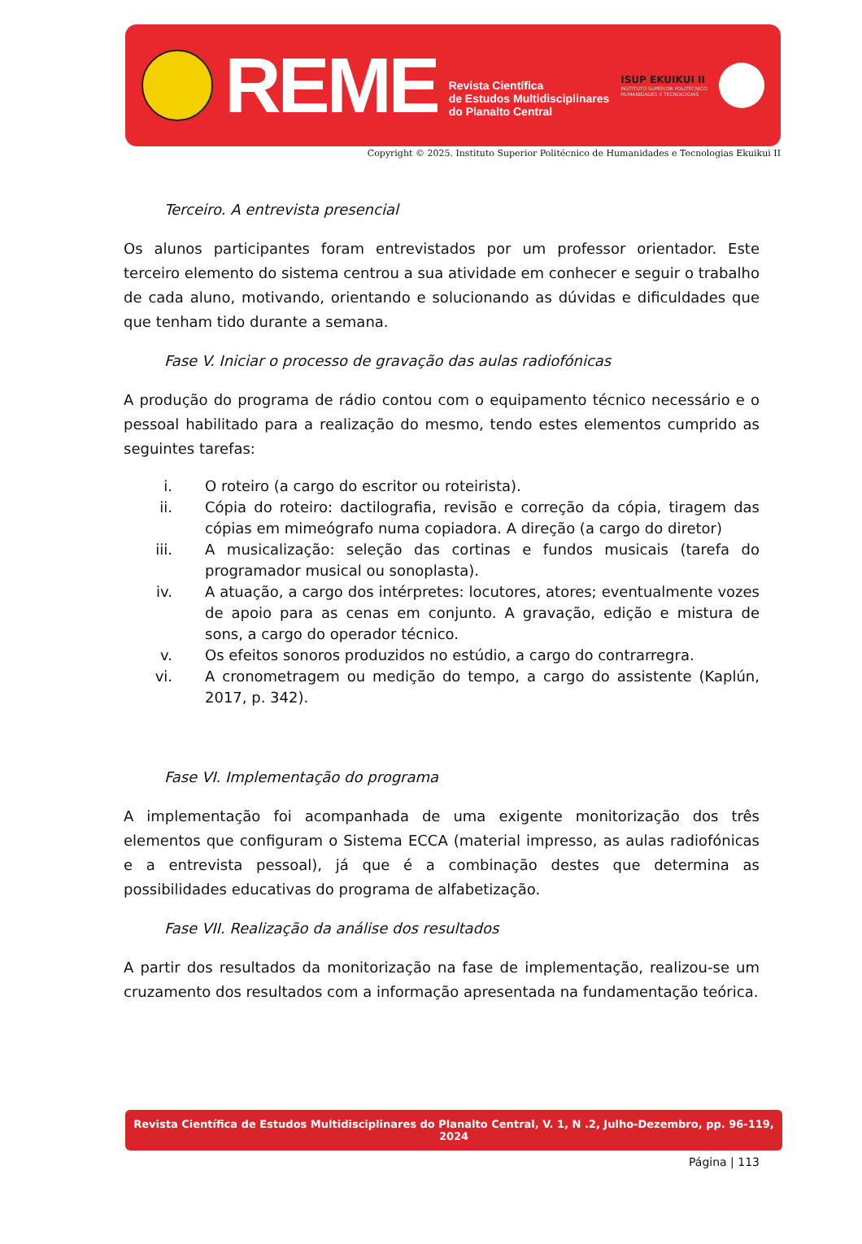REME
Revista Científica
de Estudos Multidisciplinares
do Planalto Central
ISUP EKUIKUI II
INSTITUTO SUPERIOR POLITÉCNICO
HUMANIDADES E TECNOLOGIAS
Copyright © 2025. Instituto Superior Politécnico de Humanidades e Tecnologias Ekuikui II
Terceiro. A entrevista presencial
Os alunos participantes foram entrevistados por um professor orientador. Este terceiro elemento do sistema centrou a sua atividade em conhecer e seguir o trabalho de cada aluno, motivando, orientando e solucionando as dúvidas e dificuldades que que tenham tido durante a semana.
Fase V. Iniciar o processo de gravação das aulas radiofónicas
A produção do programa de rádio contou com o equipamento técnico necessário e o pessoal habilitado para a realização do mesmo, tendo estes elementos cumprido as seguintes tarefas:
i. O roteiro (a cargo do escritor ou roteirista).
ii. Cópia do roteiro: dactilografia, revisão e correção da cópia, tiragem das cópias em mimeógrafo numa copiadora. A direção (a cargo do diretor)
iii. A musicalização: seleção das cortinas e fundos musicais (tarefa do programador musical ou sonoplasta).
iv. A atuação, a cargo dos intérpretes: locutores, atores; eventualmente vozes de apoio para as cenas em conjunto. A gravação, edição e mistura de sons, a cargo do operador técnico.
v. Os efeitos sonoros produzidos no estúdio, a cargo do contrarregra.
vi. A cronometragem ou medição do tempo, a cargo do assistente (Kaplún, 2017, p. 342).
Fase VI. Implementação do programa
A implementação foi acompanhada de uma exigente monitorização dos três elementos que configuram o Sistema ECCA (material impresso, as aulas radiofónicas e a entrevista pessoal), já que é a combinação destes que determina as possibilidades educativas do programa de alfabetização.
Fase VII. Realização da análise dos resultados
A partir dos resultados da monitorização na fase de implementação, realizou-se um cruzamento dos resultados com a informação apresentada na fundamentação teórica.
Revista Científica de Estudos Multidisciplinares do Planalto Central, V. 1, N .2, Julho-Dezembro, pp. 96-119, 2024
Página | 113